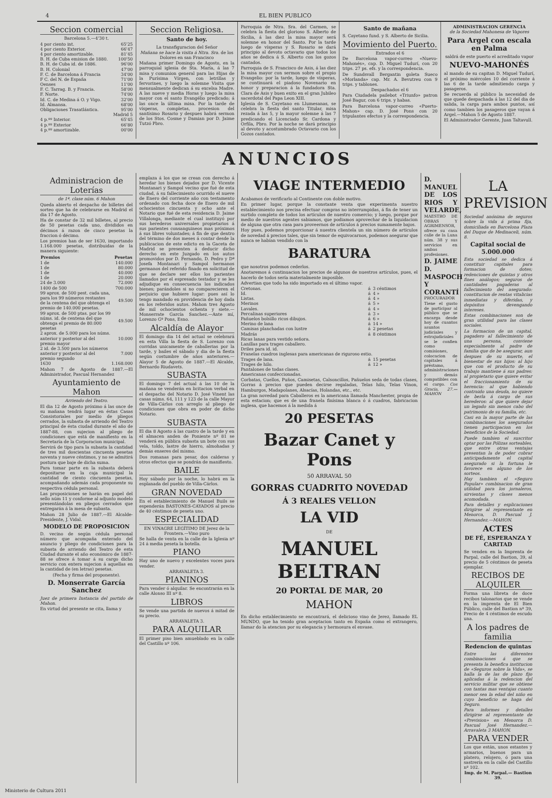4 EL BIEN PUBLICO
Seccion comercial
Barcelona 5.—4'30 t.
| 4 por ciento int. | 65'25 |
| 4 por ciento Exterior. | 66'47 |
| 4 por ciento amortizable. | 81'45 |
| B. H. de Cuba emision de 1880. | 100'50 |
| B. H. de Cuba id. de 1886. | 96'00 |
| B. H. Colonial | 47'00 |
| F. C. de Barcelona á Francia | 34'00 |
| F C. del N. de España | 71'00 |
| Oenses | 11'00 |
| F. C. Tarrag. B. y Francia. | 58'00 |
| F. Norte. | 74'00 |
| Id. C. de Medina á O. y Vigo. | 32'00 |
| Id. Almansa. | 68'00 |
| Obligaciones Trasatlántica. | 95'00 |
| Madrid 5 | |
| 4 p.ºº Interior. | 65'45 |
| 4 p.ºº Exterior | 66'80 |
| 4 p.ºº amortizable. | 00'00 |
Seccion Religiosa.
Santo de hoy.
La transfiguracion del Señor
Mañana se hace la visita á Ntra. Sra. de los Dolores en san Francisco
Mañana primer Domingo de Agosto, en la parroquial iglesia de Sta. María, á las 7 misa y comunion general para las Hijas de la Purísima Vírgen, con letrillas y fervorines, y luego la solemne Visita que mensualmente dedican á su excelsa Madre. A las nueve y media Horas y luego la misa mayor con el santo Evangélio predicado; á las once la última misa. Por la tarde de vísperas, completas, procesion del santísimo Rosario y despues habrá sermon de los Stos. Cosme y Damian por D. Jaime Tutzó Pbro.
Parroquia de Ntra. Sra. del Carmen, se celebra la fiesta del glorioso S. Alberto de Sicilia, á las diez la misa mayor será solemne en honor del Santo. Por la tarde luego de vísperas y S. Rosario se dará principio al devoto octavario que todos los años se dedica á S. Alberto con los gozos cantados.
Parroquia de S. Francisco de Asis, á las diez la misa mayor con sermon sobre el propio Evangelio: por la tarde, luego de vísperas, se continuará el piadoso Novenario en honor y preparacion á la fundadora Sta. Clara de Asis y buen exito en el gran Jubileo sacerdotal del Papa Leon XIII.
Iglesia de S. Cayetano en Llumesanas, se celebra la fiesta del santo Titular, misa rezada á las 5, y la mayor solemne á las 7 predicando el Licenciado Sr. Cardona y Orfila, Pbro. Por la noche se dará principio al devoto y acostumbrado Octavario con los Gozos cantados.
Santo de mañana
S. Cayetano fund. y S. Alberto de Sicilia.
Movimiento del Puerto.
Entrados el 6
De Barcelona vapor-correo «Nuevo-Mahonés», cap. D. Miguel Tudurí, con 20 trips. 27 ps. efs. y la correspondencia.
De Sundsvall Bergantin goleta Sueco «Morlanda» cap. Mr. A. Bevutreu con 9 trips. y tablones.
Despachados el 6
Para Ciudadela pailebot «Triunfo» patron José Bagur, con 6 trips. y habas.
Para Barcelona vapor-correo «Puerto-Mahon» cap. D. José Pons con 20 tripulantes efectos y la correspondencia.
ADMINISTRACION GERENCIA
de la Sociedad Mahonesa de Vapores
Para Argel con escala en Palma
saldrá de este puerto el acreditado vapor
NUEVO-MAHONÉS
al mando de su capitan D. Miguel Tudurí, el próximo miércoles 10 del corriente á las 6 de la tarde admitiendo carga y pasageros.
Se recuerda al público la necesidad de que quede despachada á las 12 del dia de salida, la carga para ambos puntos, así como tambien los pasageros que vayan á Argel.—Mahon 5 de Agosto 1887.
El Administrador Gerente, Juan Taltavull.
ANUNCIOS
Administracion de Loterías
de 1ª. clase núm. 6 Mahon
Queda abierto el despacho de billetes del sorteo que ha de celebrarse en Madrid el dia 17 de Agosto.
Ha de constar de 32 mil billetes, al precio de 50 pesetas cada uno, divididos en décimos á razon de cinco pesetas la fraccion ó décimo.
Los premios han de ser 1630, importando 1.168.000 pesetas, distribuidas de la manera siguiente:
| Premios | Pesetas |
| --- | --- |
| 1 de | 140.000 |
| 1 de | 80.000 |
| 1 de | 40.000 |
| 1 de | 20.000 |
| 24 de 3.000 | 72.000 |
| 1400 de 500 | 700.000 |
| 99 aprox. de 500 pest. cada una, para los 99 números restantes de la centena del que obtenga el premio de 140.000 pesetas. | 49.500 |
| 99 aprox. de 500 ptas. por los 99 núms. id. de centena del que obtenga el premio de 80.000 pesetas | 49.500 |
| 2 aprox. de 5.000 para los núms. anterior y posterior al del premio mayor | 10.000 |
| 2 id. de 3.500 para los números anterior y posterior al del premio segundo | 7.000 |
| 1630 | 1.168.000 |
Mahon 7 de Agosto de 1887.—El Administrador, Pascual Hernandez
Ayuntamiento de Mahon
Arriendo del Teatro.
El dia 12 de Agosto próximo á las once de su mañana tendrá lugar en éstas Casas Consistoriales por medio de pliegos cerrados, la subasta de arriendo del Teatro principal de ésta ciudad durante el año de 1887-88, con sujecion al pliego de condiciones que está de manifiesto en la Secretaría de la Corporacion municipal.
Servirá de tipo para la subasta la cantidad de tres mil doscientas cincuenta pesetas noventa y nueve céntimos, y no se admitirá postura que baje de dicha suma.
Para tomar parte en la subasta deberá depositarse en la caja municipal la cantidad de ciento cincuenta pesetas, acompañando además cada proponente su respectiva cédula personal.
Las proposiciones se harán en papel del sello núm 11 y conforme al adjunto modelo presentándolas en pliegos cerrados que entregarán á la mesa de subasta.
Mahon 28 Julio de 1887.—El Alcalde-Presidente, J. Vidal.
MODELO DE PROPOSICION
D. vecino de según cédula personal número que acompaña enterado del anuncio y pliego de condiciones para la subasta de arriendo del Teatro de esta Ciudad durante el año económico de 1887-88 se ofrece á tomar á su cargo dicho servicio con entera sujecion á aquellas en la cantidad de (en letras) pesetas.
(Fecha y firma del proponente).
D. Monserrate García Sanchez
Juez de primera Instancia del partido de Mahon.
En virtud del presente se cita, llama y
emplaza á los que se crean con derecho á heredar los bienes dejados por D. Vicente Montanari y Sampol vecino que fué de esta ciudad, á su fallecimiento ocurrido el nueve de Enero del corriente año con testamento ordenado con fecha doce de Enero de mil ochocientos cincuenta y ocho ante el Notario que fué de esta residencia D. Jaime Villalonga, mediante el cual instituyó por sus herederos universales propietarios á sus parientes consanguineos mas próximos á sus libres voluntades; á fin de que dentro del término de dos meses á contar desde la publicacion de este edicto en la Gaceta de Madrid se presenten á deducir dicho derecho en este Juzgado en los autos promovidos por D. Fernando, D. Pedro y Dª Josefa Montanari y Sampol hermanos germanos del referido finado en solicitud de que se declare ser ellos los parientes llamados por el espresado testador y se les adjudique en consecuencia los indicados bienes; parándoles si no comparecieren el perjuicio que hubiere lugar: pues así lo tengo mandado en providencia de hoy dada en los referidos autos. Mahon tres Agosto de mil ochocientos ochenta y siete.—Monserrate García Sanchez.—Ante mí, Lorenzo Gº Pons, Esno.
Alcaldía de Alayor
El domingo dia 14 del actual se celebrará en esta Villa la fiesta de S. Lorenzo con corridas unicamente de caballerias por la tarde, y bailes el sábado y dia de la fiesta según costumbre de años anteriores.—Alayor 5 de Agosto de 1887.—El Alcalde, Bernardo Riudavets.
SUBASTA
El domingo 7 del actual á las 10 de la mañana se venderán en licitacion verbal en el despacho del Notario D. José Vinent las casas núms. 64, 111 y 123 de la calle Mayor de Villa-Cárlos con arreglo al pliego de condiciones que obra en poder de dicho Notario.
SUBASTA
El dia 8 Agosto á las cuatro de la tarde y en el almacen anden de Poniente nº 81 se venderá en pública subasta un bote con sus vela, toldo, lastre de hierro, almohadas y demás enseres del mismo.
Dos romanas para pesar, dos calderas y otros efectos que se pondrán de manifiesto.
BAILE
Hoy sábado por la noche, lo habrá en la esplanada del pueblo de Villa-Cárlos.
GRAN NOVEDAD
En el establecimiento de Manuel Buils se espenderán BASTONES-CAYADOS al precio de 40 céntimos de peseta uno.
ESPECIALIDAD
EN VINAGRE LEGÍTIMO DE Jerez de la Frontera.—Vino puro
Se halla de venta en la calle de la Iglesia nº 24 á media peseta la botella.
PIANO
Hay uno de nuevo y excelentes voces para vender.
ARRAVALETA 3.
PIANINOS
Para vender ó alquilar. Se encontrarán en la calle Alonso III nº 8.
LIBROS
Se vende una partida de nuevos á mitad de su precio.
ARRAVALETA 3.
PARA ALQUILAR
El primer piso bien amueblado en la calle del Castillo nº 106.
VIAGE INTERMEDIO
Acabamos de verificarlo al Continente con doble motivo.
En primer lugar, porque la constante venta que experimenta nuestro establecimiento nos precisa efectuar compras no interrumpidas, á fin de tener un surtido completo de todos los artículos de nuestro comercio; y luego, porque por medio de nuestros agentes sabiamos, que podiamos aprovechar de la liquidacion de alguna que otra casa para proveernos de artículos á precios sumamente bajos.
Hoy pues, podemos proporcionar á nuestra clientela un sin número de artículos de novedad á precios tales, que sin temor de equivocarnos, podemos asegurar que nunca se habían vendido con la
BARATURA
que nosotros podemos cederlos.
Anotaremos á continuacion los precios de algunos de nuestros artículos, pues, el hacerlo de todos sería materialmente imposible.
Advertian que todo ha sido importado en el último vapor.
| Cretonas. | á | 3 céntimos |
| Id. | á | 4 » |
| Listas. | á | 4 » |
| Merinos | á | 5 » |
| Lavales. | á | 4 » |
| Percalinas superiores | á | 3 » |
| Pañuelos bolsillo ricos dibujos. | á | 6 » |
| Merino de lana | á | 14 » |
| Camisas planchadas con lustre | á | 2 pesetas |
| Madrás | á | 8 céntimos |
| Ricas lanas para vestido señora. | | |
| Lanillas para trages caballero. | | |
| Driles para id. id. | | |
| Franelas cuadros inglesas para americanas de riguroso estio. | | |
| Trages de lana. | á | 15 pesetas |
| Trages de hilo. | á | 12 » |
| Pantalones de todas clases. | | |
| Americanas confeccionadas. | | |
Corbatas, Cuellos, Puños, Camisetas, Calsoncillos, Pañuelos seda de todas clases, Gorras á precios que pueden decirse regaladas, Telas hilo, Telas Vinon, Hamburgos, Madapolanes, Alsacías, Holandas, etc., etc.
La gran novedad para Caballeros es la americana llamada Manchester, propia de esta estacion; que es de una franela finísima blanca ó á cuadros, fabricacion inglesa, que hacemos á la medida á
20 PESETAS
Bazar Canet y Pons
50 ARRAVAL 50
GORRAS CUADRITO NOVEDAD
Á 3 REALES VELLON
LA VID
DE
MANUEL BELTRAN
20 PORTAL DE MAR, 20
MAHON
En dicho establecimiento se encontrará, el delicioso vino de Jerez, llamado EL MUNDO, que ha tenido gran aceptacion tanto en España como el extrangero, llamar do la atencion por su elegancia y hermosura el envase.
D. MANUEL DE LOS RIOS Y VELARDE, MAESTRO DE OBRAS Y AGRIMENSOR, ofrece su casa calle de la Luna núm. 38 y sus servicios en ambas profesiones.
D. JAIME D. MASPOCH Y CORANTÍ PROCURADOR
Tiene el gusto de participar al público que se encarga desde hoy de cuantos asuntos judiciales y estrajudiciales se le confien como comisiones, colocacion de capitales á préstamo, administraciones y demás compatibles con el cargo. Cos Gracia, 27.—MAHON
LA PREVISION
Sociedad anónima de seguros sobre la vida á prima fija, domiciliada en Barcelona Plaza del Duque de Medinaceli, núm. 8.
Capital social de 5.000.000
Esta sociedad se dedica á constituir capitales para formacion de dotes; redenciones de quintas y otros fines análogos; seguros de cantidades pagaderas al fallecimiento del asegurado: constitucion de rentas vitalicias inmediatas y diferidas, y depósitos devengando intereses.
Estas combinaciones son de gran utilidad para las clases sociales.
La formacion de un capital, pagadero al fallecimiento de una persona, conviene especialmente al padre de familia que de be asegurar, aun despues de su muerte, el bienestar de sus hijos: al hijo que con el producto de su trabajo mantiene á sus padres: al propietario que quiere evitar el fraccionamiento de su herencia: al que habiendo contraido una deuda, no quiere de berla á cargo de sus herederos: al que quiere dejar un legado sin menos cabo del patrimonio de su familia, etc.
Casi en la mayor parte de las combinaciones los asegurados tienen participacion en los beneficios de la Sociedad.
Puede tambien el suscritor optar por las Pólizas sorteables, que entre otras ventajas presentan la de poder cobrar anticipadamente el capital asegurado si la fortuna le favorece en alguno de los sorteos.
Hay tambien el «Seguro Popular» combinacion de gran utilidad para los jornaleros, sirvientas y clases menos acomodada.
Para detalles y esplicaciones dirigirse al representante en Menorca, D. Pascual J. Hernandez.—MAHON.
ACTES
DE FÉ, ESPERANZA Y CARITAD
Se venden en la Imprenta de Parpal, calle del Bastion, 39, al precio de 5 céntimos de peseta ejemplar.
RECIBOS DE ALQUILER
Forma una libreta de doce recibos talonarios que se vende en la imprenta de El Bien Público, calle del Bastion nº 39, Precio de 4 céntimos de escudo una.
A los padres de familia
Redencion de quintas
Entre las diferentes combinaciones á que se presenta la benefica institucion de «Seguros sobre la Vida», se halla la de las de plazo fijo aplicadas á la redencion del servicio militar que se obtiene con tantas mas ventajas cuanto menor sea la edad del niño en cuyo beneficio se haga del Seguro.
Para informes y detalles dirigirse al representante de «Prevision» en Menorca D. Pascual José Hernandez.—Arravaleta 3 MAHON.
PARA VENDER
Los que están, unos estantes y armarios, buenos para un platero, relojero, ó para una sastrería en la calle del Castillo nº 102.
Imp. de M. Parpal.— Bastion 39.
Ministerio de Cultura 2011